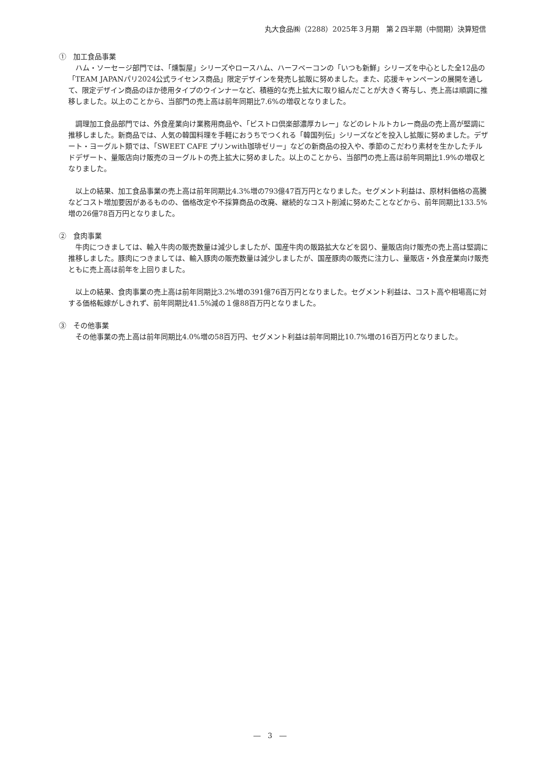丸大食品㈱（2288）2025年３月期　第２四半期（中間期）決算短信
①　加工食品事業
ハム・ソーセージ部門では、「燻製屋」シリーズやロースハム、ハーフベーコンの「いつも新鮮」シリーズを中心とした全12品の「TEAM JAPANパリ2024公式ライセンス商品」限定デザインを発売し拡販に努めました。また、応援キャンペーンの展開を通して、限定デザイン商品のほか徳用タイプのウインナーなど、積極的な売上拡大に取り組んだことが大きく寄与し、売上高は順調に推移しました。以上のことから、当部門の売上高は前年同期比7.6%の増収となりました。
調理加工食品部門では、外食産業向け業務用商品や、「ビストロ倶楽部濃厚カレー」などのレトルトカレー商品の売上高が堅調に推移しました。新商品では、人気の韓国料理を手軽におうちでつくれる「韓国列伝」シリーズなどを投入し拡販に努めました。デザート・ヨーグルト類では、「SWEET CAFE プリンwith珈琲ゼリー」などの新商品の投入や、季節のこだわり素材を生かしたチルドデザート、量販店向け販売のヨーグルトの売上拡大に努めました。以上のことから、当部門の売上高は前年同期比1.9%の増収となりました。
以上の結果、加工食品事業の売上高は前年同期比4.3%増の793億47百万円となりました。セグメント利益は、原材料価格の高騰などコスト増加要因があるものの、価格改定や不採算商品の改廃、継続的なコスト削減に努めたことなどから、前年同期比133.5%増の26億78百万円となりました。
②　食肉事業
牛肉につきましては、輸入牛肉の販売数量は減少しましたが、国産牛肉の販路拡大などを図り、量販店向け販売の売上高は堅調に推移しました。豚肉につきましては、輸入豚肉の販売数量は減少しましたが、国産豚肉の販売に注力し、量販店・外食産業向け販売ともに売上高は前年を上回りました。
以上の結果、食肉事業の売上高は前年同期比3.2%増の391億76百万円となりました。セグメント利益は、コスト高や相場高に対する価格転嫁がしきれず、前年同期比41.5%減の１億88百万円となりました。
③　その他事業
その他事業の売上高は前年同期比4.0%増の58百万円、セグメント利益は前年同期比10.7%増の16百万円となりました。
―　3　―